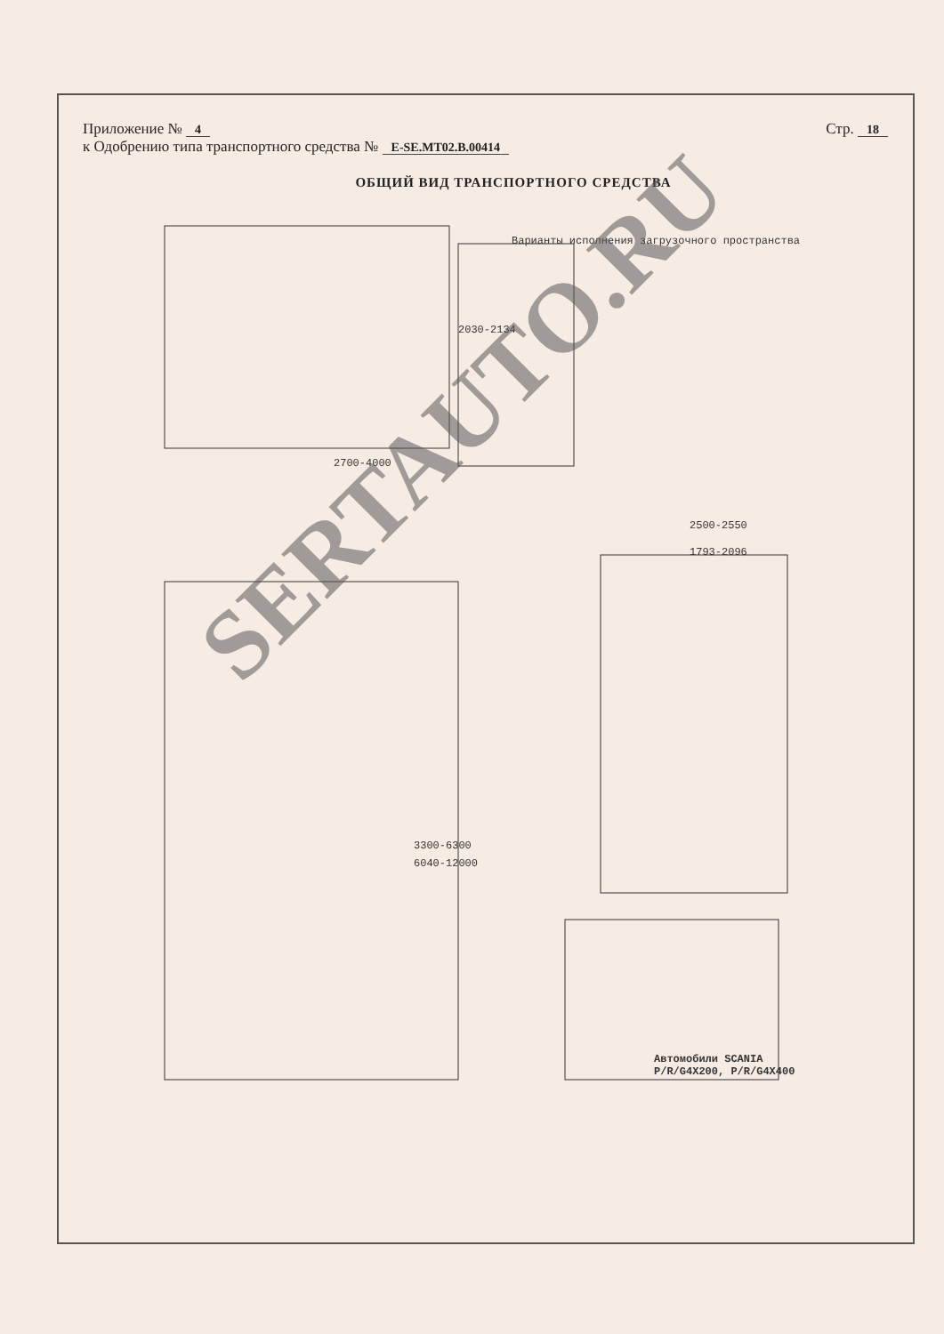Приложение № 4 Стр. 18
к Одобрению типа транспортного средства № E-SE.MT02.B.00414
ОБЩИЙ ВИД ТРАНСПОРТНОГО СРЕДСТВА
2700-4000
2030-2134
Варианты исполнения загрузочного пространства
2500-2550
1793-2096
3300-6300
6040-12000
Автомобили SCANIA P/R/G4X200, P/R/G4X400
SERTAUTO.RU